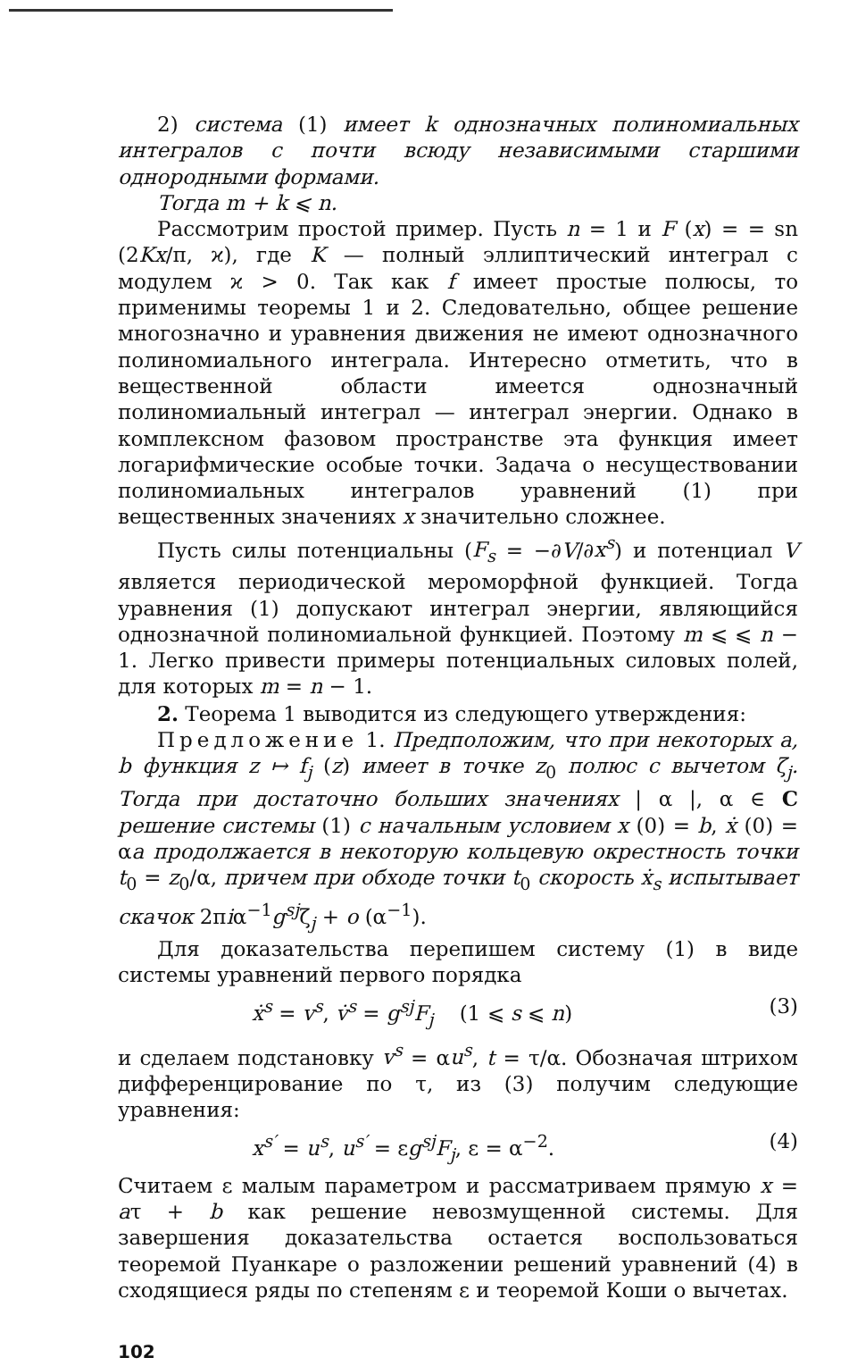2) система (1) имеет k однозначных полиномиальных интегралов с почти всюду независимыми старшими однородными формами.
Тогда m + k ⩽ n.
Рассмотрим простой пример. Пусть n = 1 и F (x) = = sn (2Kx/π, ϰ), где K — полный эллиптический интеграл с модулем ϰ > 0. Так как f имеет простые полюсы, то применимы теоремы 1 и 2. Следовательно, общее решение многозначно и уравнения движения не имеют однозначного полиномиального интеграла. Интересно отметить, что в вещественной области имеется однозначный полиномиальный интеграл — интеграл энергии. Однако в комплексном фазовом пространстве эта функция имеет логарифмические особые точки. Задача о несуществовании полиномиальных интегралов уравнений (1) при вещественных значениях x значительно сложнее.
Пусть силы потенциальны (F<sub>s</sub> = −∂V/∂x<sup>s</sup>) и потенциал V является периодической мероморфной функцией. Тогда уравнения (1) допускают интеграл энергии, являющийся однозначной полиномиальной функцией. Поэтому m ⩽ ⩽ n − 1. Легко привести примеры потенциальных силовых полей, для которых m = n − 1.
2. Теорема 1 выводится из следующего утверждения:
Предложение 1. Предположим, что при некоторых a, b функция z ↦ f<sub>j</sub> (z) имеет в точке z<sub>0</sub> полюс с вычетом ζ<sub>j</sub>. Тогда при достаточно больших значениях | α |, α ∈ C решение системы (1) с начальным условием x (0) = b, ẋ (0) = αa продолжается в некоторую кольцевую окрестность точки t<sub>0</sub> = z<sub>0</sub>/α, причем при обходе точки t<sub>0</sub> скорость ẋ<sub>s</sub> испытывает скачок 2πiα<sup>−1</sup>g<sup>sj</sup>ζ<sub>j</sub> + o (α<sup>−1</sup>).
Для доказательства перепишем систему (1) в виде системы уравнений первого порядка
ẋ<sup>s</sup> = v<sup>s</sup>, v̇<sup>s</sup> = g<sup>sj</sup>F<sub>j</sub> (1 ⩽ s ⩽ n) (3)
и сделаем подстановку v<sup>s</sup> = αu<sup>s</sup>, t = τ/α. Обозначая штрихом дифференцирование по τ, из (3) получим следующие уравнения:
x<sup>s′</sup> = u<sup>s</sup>, u<sup>s′</sup> = εg<sup>sj</sup>F<sub>j</sub>, ε = α<sup>−2</sup>. (4)
Считаем ε малым параметром и рассматриваем прямую x = aτ + b как решение невозмущенной системы. Для завершения доказательства остается воспользоваться теоремой Пуанкаре о разложении решений уравнений (4) в сходящиеся ряды по степеням ε и теоремой Коши о вычетах.
102